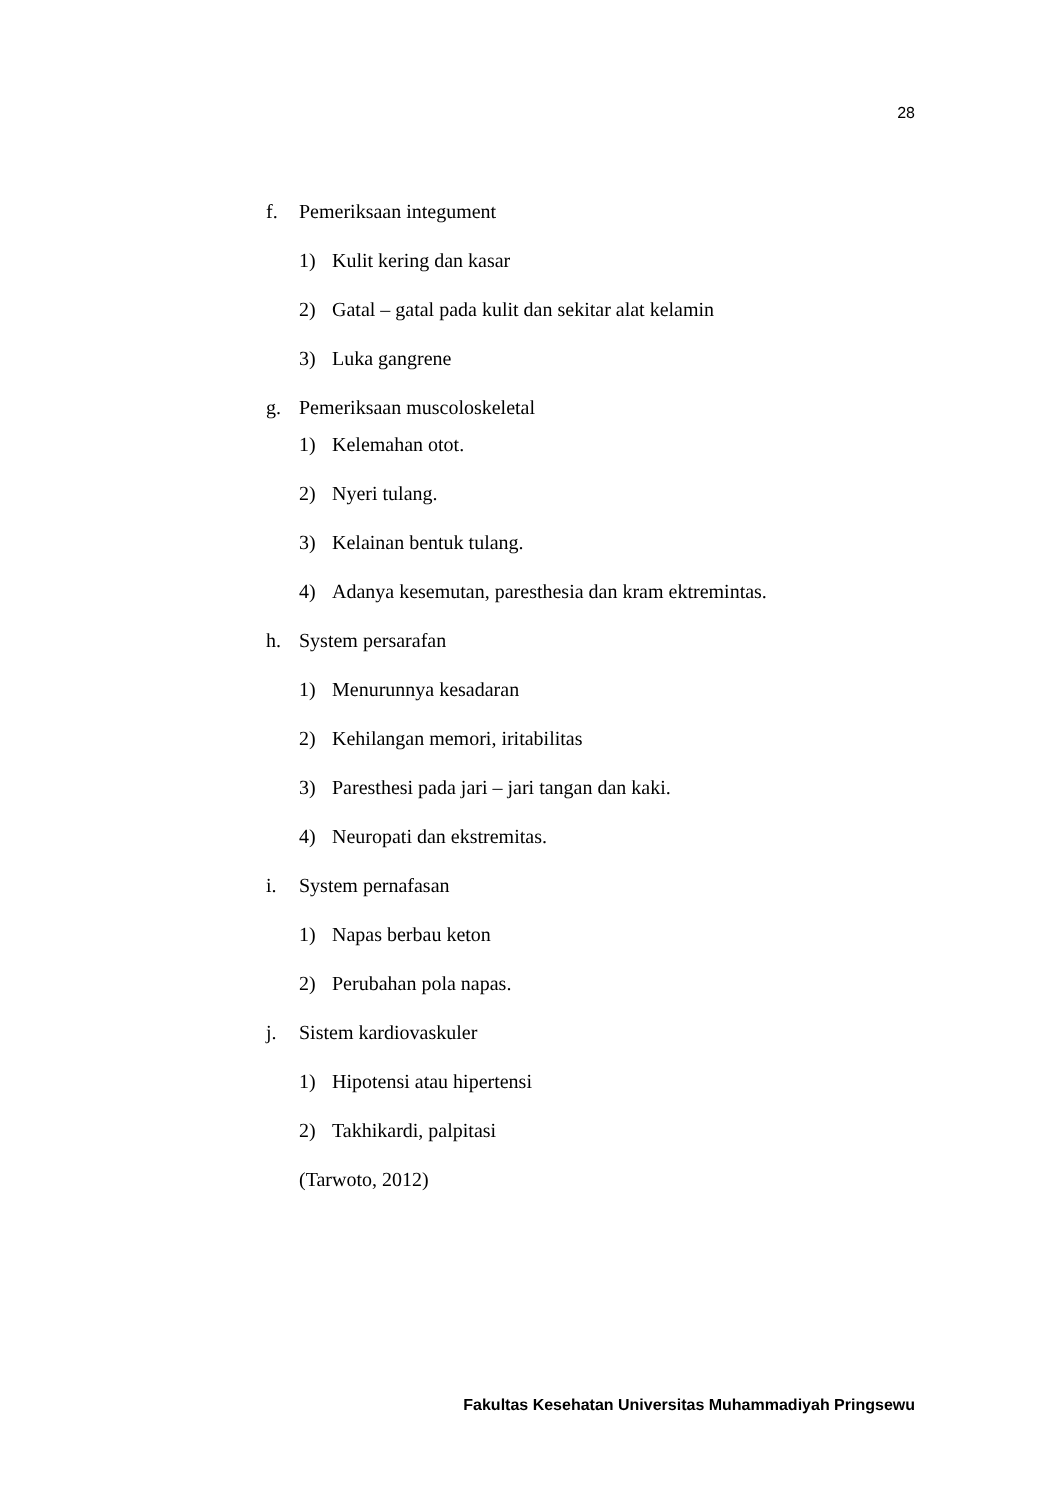28
f. Pemeriksaan integument
1) Kulit kering dan kasar
2) Gatal – gatal pada kulit dan sekitar alat kelamin
3) Luka gangrene
g. Pemeriksaan muscoloskeletal
1) Kelemahan otot.
2) Nyeri tulang.
3) Kelainan bentuk tulang.
4) Adanya kesemutan, paresthesia dan kram ektremintas.
h. System persarafan
1) Menurunnya kesadaran
2) Kehilangan memori, iritabilitas
3) Paresthesi pada jari – jari tangan dan kaki.
4) Neuropati dan ekstremitas.
i. System pernafasan
1) Napas berbau keton
2) Perubahan pola napas.
j. Sistem kardiovaskuler
1) Hipotensi atau hipertensi
2) Takhikardi, palpitasi
(Tarwoto, 2012)
Fakultas Kesehatan Universitas Muhammadiyah Pringsewu